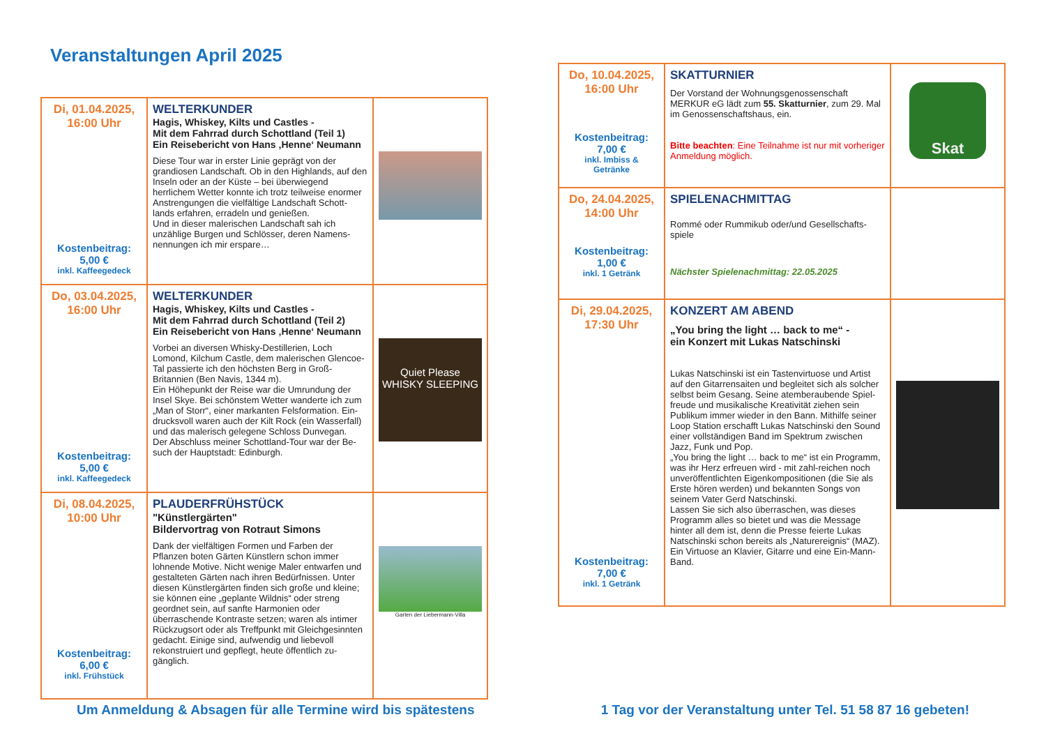Veranstaltungen April 2025
| Di, 01.04.2025, 16:00 Uhr Kostenbeitrag: 5,00 € inkl. Kaffeegedeck | WELTERKUNDER Hagis, Whiskey, Kilts und Castles - Mit dem Fahrrad durch Schottland (Teil 1) Ein Reisebericht von Hans ‚Henne‘ Neumann Diese Tour war in erster Linie geprägt von der grandiosen Landschaft. Ob in den Highlands, auf den Inseln oder an der Küste – bei überwiegend herrlichem Wetter konnte ich trotz teilweise enormer Anstrengungen die vielfältige Landschaft Schott-lands erfahren, erradeln und genießen. Und in dieser malerischen Landschaft sah ich unzählige Burgen und Schlösser, deren Namens-nennungen ich mir erspare… | |
| Do, 03.04.2025, 16:00 Uhr Kostenbeitrag: 5,00 € inkl. Kaffeegedeck | WELTERKUNDER Hagis, Whiskey, Kilts und Castles - Mit dem Fahrrad durch Schottland (Teil 2) Ein Reisebericht von Hans ‚Henne‘ Neumann Vorbei an diversen Whisky-Destillerien, Loch Lomond, Kilchum Castle, dem malerischen Glencoe-Tal passierte ich den höchsten Berg in Groß-Britannien (Ben Navis, 1344 m). Ein Höhepunkt der Reise war die Umrundung der Insel Skye. Bei schönstem Wetter wanderte ich zum „Man of Storr“, einer markanten Felsformation. Ein-drucksvoll waren auch der Kilt Rock (ein Wasserfall) und das malerisch gelegene Schloss Dunvegan. Der Abschluss meiner Schottland-Tour war der Be-such der Hauptstadt: Edinburgh. | Quiet Please WHISKY SLEEPING |
| Di, 08.04.2025, 10:00 Uhr Kostenbeitrag: 6,00 € inkl. Frühstück | PLAUDERFRÜHSTÜCK "Künstlergärten" Bildervortrag von Rotraut Simons Dank der vielfältigen Formen und Farben der Pflanzen boten Gärten Künstlern schon immer lohnende Motive. Nicht wenige Maler entwarfen und gestalteten Gärten nach ihren Bedürfnissen. Unter diesen Künstlergärten finden sich große und kleine; sie können eine „geplante Wildnis“ oder streng geordnet sein, auf sanfte Harmonien oder überraschende Kontraste setzen; waren als intimer Rückzugsort oder als Treffpunkt mit Gleichgesinnten gedacht. Einige sind, aufwendig und liebevoll rekonstruiert und gepflegt, heute öffentlich zu-gänglich. | Garten der Liebermann-Villa |
| Do, 10.04.2025, 16:00 Uhr Kostenbeitrag: 7,00 € inkl. Imbiss & Getränke | SKATTURNIER Der Vorstand der Wohnungsgenossenschaft MERKUR eG lädt zum 55. Skatturnier , zum 29. Mal im Genossenschaftshaus, ein. Bitte beachten : Eine Teilnahme ist nur mit vorheriger Anmeldung möglich. | Skat |
| Do, 24.04.2025, 14:00 Uhr Kostenbeitrag: 1,00 € inkl. 1 Getränk | SPIELENACHMITTAG Rommé oder Rummikub oder/und Gesellschafts-spiele Nächster Spielenachmittag: 22.05.2025 | |
| Di, 29.04.2025, 17:30 Uhr Kostenbeitrag: 7,00 € inkl. 1 Getränk | KONZERT AM ABEND „You bring the light … back to me“ - ein Konzert mit Lukas Natschinski Lukas Natschinski ist ein Tastenvirtuose und Artist auf den Gitarrensaiten und begleitet sich als solcher selbst beim Gesang. Seine atemberaubende Spiel-freude und musikalische Kreativität ziehen sein Publikum immer wieder in den Bann. Mithilfe seiner Loop Station erschafft Lukas Natschinski den Sound einer vollständigen Band im Spektrum zwischen Jazz, Funk und Pop. „You bring the light … back to me“ ist ein Programm, was ihr Herz erfreuen wird - mit zahl-reichen noch unveröffentlichten Eigenkompositionen (die Sie als Erste hören werden) und bekannten Songs von seinem Vater Gerd Natschinski. Lassen Sie sich also überraschen, was dieses Programm alles so bietet und was die Message hinter all dem ist, denn die Presse feierte Lukas Natschinski schon bereits als „Naturereignis“ (MAZ). Ein Virtuose an Klavier, Gitarre und eine Ein-Mann-Band. | |
Um Anmeldung & Absagen für alle Termine wird bis spätestens 1 Tag vor der Veranstaltung unter Tel. 51 58 87 16 gebeten!